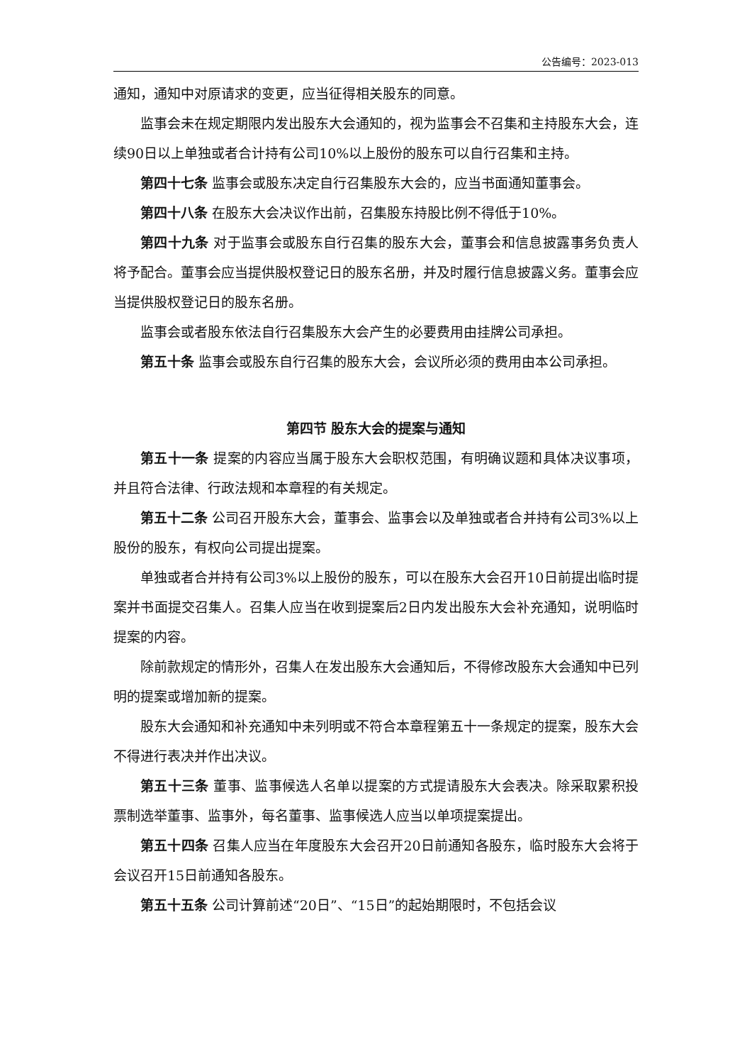公告编号：2023-013
通知，通知中对原请求的变更，应当征得相关股东的同意。
监事会未在规定期限内发出股东大会通知的，视为监事会不召集和主持股东大会，连续90日以上单独或者合计持有公司10%以上股份的股东可以自行召集和主持。
第四十七条 监事会或股东决定自行召集股东大会的，应当书面通知董事会。
第四十八条 在股东大会决议作出前，召集股东持股比例不得低于10%。
第四十九条 对于监事会或股东自行召集的股东大会，董事会和信息披露事务负责人将予配合。董事会应当提供股权登记日的股东名册，并及时履行信息披露义务。董事会应当提供股权登记日的股东名册。
监事会或者股东依法自行召集股东大会产生的必要费用由挂牌公司承担。
第五十条 监事会或股东自行召集的股东大会，会议所必须的费用由本公司承担。
第四节 股东大会的提案与通知
第五十一条 提案的内容应当属于股东大会职权范围，有明确议题和具体决议事项，并且符合法律、行政法规和本章程的有关规定。
第五十二条 公司召开股东大会，董事会、监事会以及单独或者合并持有公司3%以上股份的股东，有权向公司提出提案。
单独或者合并持有公司3%以上股份的股东，可以在股东大会召开10日前提出临时提案并书面提交召集人。召集人应当在收到提案后2日内发出股东大会补充通知，说明临时提案的内容。
除前款规定的情形外，召集人在发出股东大会通知后，不得修改股东大会通知中已列明的提案或增加新的提案。
股东大会通知和补充通知中未列明或不符合本章程第五十一条规定的提案，股东大会不得进行表决并作出决议。
第五十三条 董事、监事候选人名单以提案的方式提请股东大会表决。除采取累积投票制选举董事、监事外，每名董事、监事候选人应当以单项提案提出。
第五十四条 召集人应当在年度股东大会召开20日前通知各股东，临时股东大会将于会议召开15日前通知各股东。
第五十五条 公司计算前述“20日”、“15日”的起始期限时，不包括会议